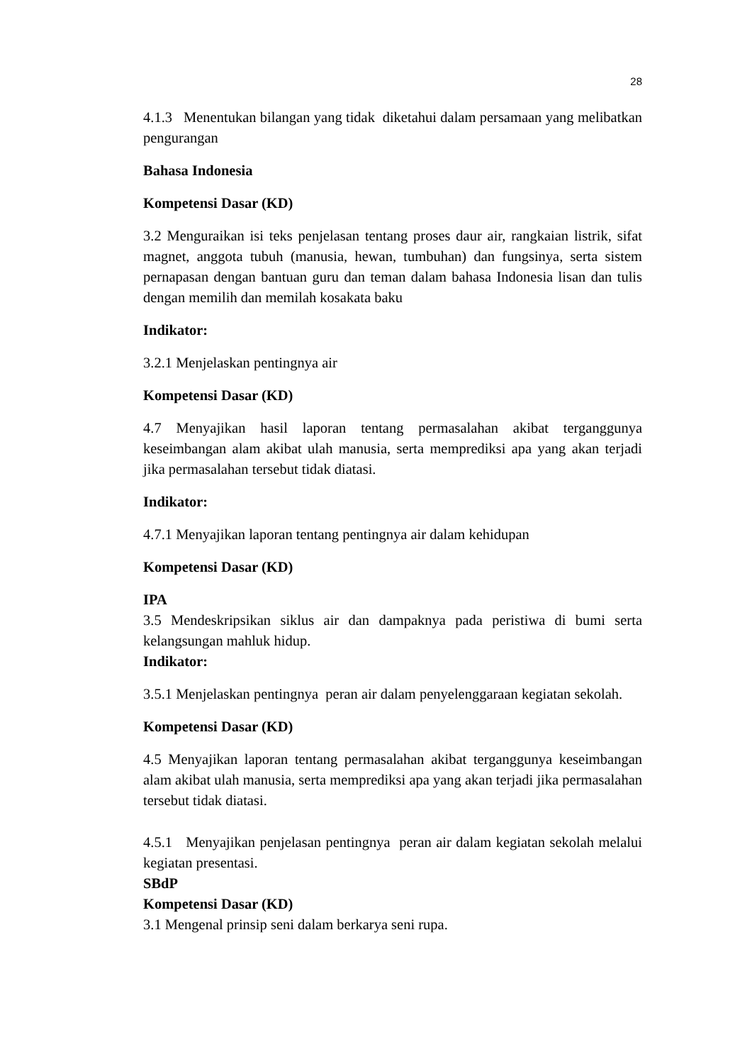28
4.1.3 Menentukan bilangan yang tidak diketahui dalam persamaan yang melibatkan pengurangan
Bahasa Indonesia
Kompetensi Dasar (KD)
3.2 Menguraikan isi teks penjelasan tentang proses daur air, rangkaian listrik, sifat magnet, anggota tubuh (manusia, hewan, tumbuhan) dan fungsinya, serta sistem pernapasan dengan bantuan guru dan teman dalam bahasa Indonesia lisan dan tulis dengan memilih dan memilah kosakata baku
Indikator:
3.2.1 Menjelaskan pentingnya air
Kompetensi Dasar (KD)
4.7 Menyajikan hasil laporan tentang permasalahan akibat terganggunya keseimbangan alam akibat ulah manusia, serta memprediksi apa yang akan terjadi jika permasalahan tersebut tidak diatasi.
Indikator:
4.7.1 Menyajikan laporan tentang pentingnya air dalam kehidupan
Kompetensi Dasar (KD)
IPA
3.5 Mendeskripsikan siklus air dan dampaknya pada peristiwa di bumi serta kelangsungan mahluk hidup.
Indikator:
3.5.1 Menjelaskan pentingnya peran air dalam penyelenggaraan kegiatan sekolah.
Kompetensi Dasar (KD)
4.5 Menyajikan laporan tentang permasalahan akibat terganggunya keseimbangan alam akibat ulah manusia, serta memprediksi apa yang akan terjadi jika permasalahan tersebut tidak diatasi.
4.5.1 Menyajikan penjelasan pentingnya peran air dalam kegiatan sekolah melalui kegiatan presentasi.
SBdP
Kompetensi Dasar (KD)
3.1 Mengenal prinsip seni dalam berkarya seni rupa.